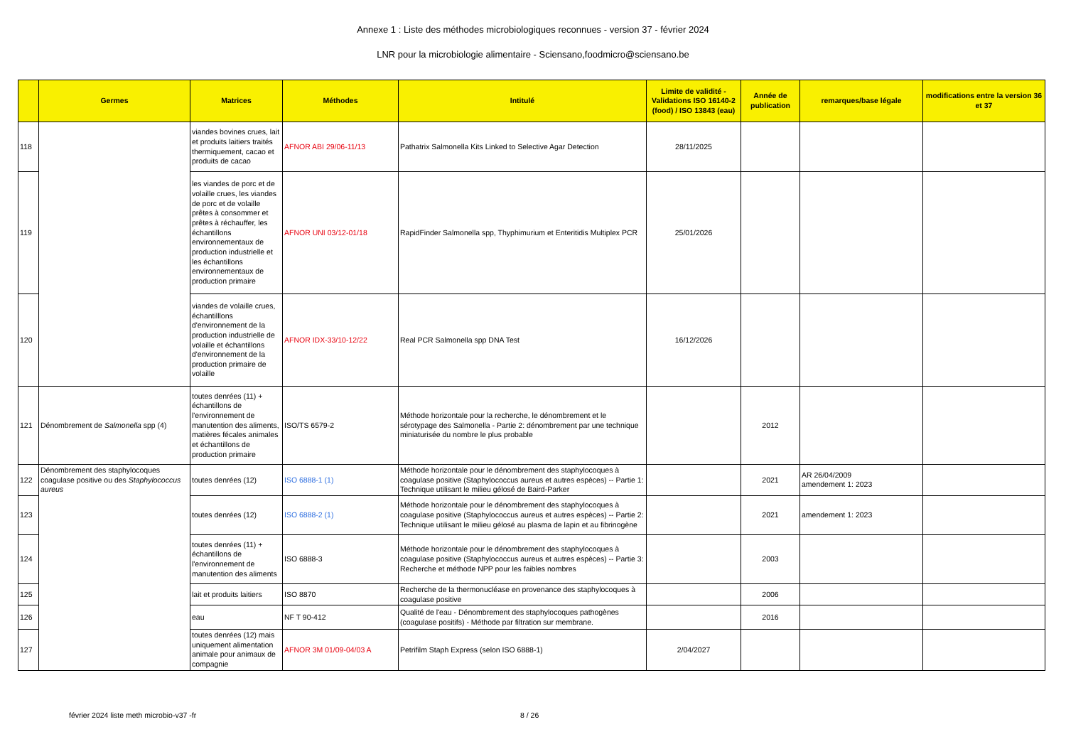Annexe 1 : Liste des méthodes microbiologiques reconnues - version 37 - février 2024
LNR pour la microbiologie alimentaire - Sciensano,foodmicro@sciensano.be
| | Germes | Matrices | Méthodes | Intitulé | Limite de validité - Validations ISO 16140-2 (food) / ISO 13843 (eau) | Année de publication | remarques/base légale | modifications entre la version 36 et 37 |
| --- | --- | --- | --- | --- | --- | --- | --- | --- |
| 118 | | viandes bovines crues, lait et produits laitiers traités thermiquement, cacao et produits de cacao | AFNOR ABI 29/06-11/13 | Pathatrix Salmonella Kits Linked to Selective Agar Detection | 28/11/2025 | | | |
| 119 | | les viandes de porc et de volaille crues, les viandes de porc et de volaille prêtes à consommer et prêtes à réchauffer, les échantillons environnementaux de production industrielle et les échantillons environnementaux de production primaire | AFNOR UNI 03/12-01/18 | RapidFinder Salmonella spp, Thyphimurium et Enteritidis Multiplex PCR | 25/01/2026 | | | |
| 120 | | viandes de volaille crues, échantilllons d'environnement de la production industrielle de volaille et échantillons d'environnement de la production primaire de volaille | AFNOR IDX-33/10-12/22 | Real PCR Salmonella spp DNA Test | 16/12/2026 | | | |
| 121 | Dénombrement de Salmonella spp (4) | toutes denrées (11) + échantillons de l'environnement de manutention des aliments, matières fécales animales et échantillons de production primaire | ISO/TS 6579-2 | Méthode horizontale pour la recherche, le dénombrement et le sérotypage des Salmonella - Partie 2: dénombrement par une technique miniaturisée du nombre le plus probable | | 2012 | | |
| 122 | Dénombrement des staphylocoques coagulase positive ou des Staphylococcus aureus | toutes denrées (12) | ISO 6888-1 (1) | Méthode horizontale pour le dénombrement des staphylocoques à coagulase positive (Staphylococcus aureus et autres espèces) -- Partie 1: Technique utilisant le milieu gélosé de Baird-Parker | | 2021 | AR 26/04/2009 amendement 1: 2023 | |
| 123 | | toutes denrées (12) | ISO 6888-2 (1) | Méthode horizontale pour le dénombrement des staphylocoques à coagulase positive (Staphylococcus aureus et autres espèces) -- Partie 2: Technique utilisant le milieu gélosé au plasma de lapin et au fibrinogène | | 2021 | amendement 1: 2023 | |
| 124 | | toutes denrées (11) + échantillons de l'environnement de manutention des aliments | ISO 6888-3 | Méthode horizontale pour le dénombrement des staphylocoques à coagulase positive (Staphylococcus aureus et autres espèces) -- Partie 3: Recherche et méthode NPP pour les faibles nombres | | 2003 | | |
| 125 | | lait et produits laitiers | ISO 8870 | Recherche de la thermonucléase en provenance des staphylocoques à coagulase positive | | 2006 | | |
| 126 | | eau | NF T 90-412 | Qualité de l'eau - Dénombrement des staphylocoques pathogènes (coagulase positifs) - Méthode par filtration sur membrane. | | 2016 | | |
| 127 | | toutes denrées (12) mais uniquement alimentation animale pour animaux de compagnie | AFNOR 3M 01/09-04/03 A | Petrifilm Staph Express (selon ISO 6888-1) | 2/04/2027 | | | |
février 2024 liste meth microbio-v37 -fr
8 / 26